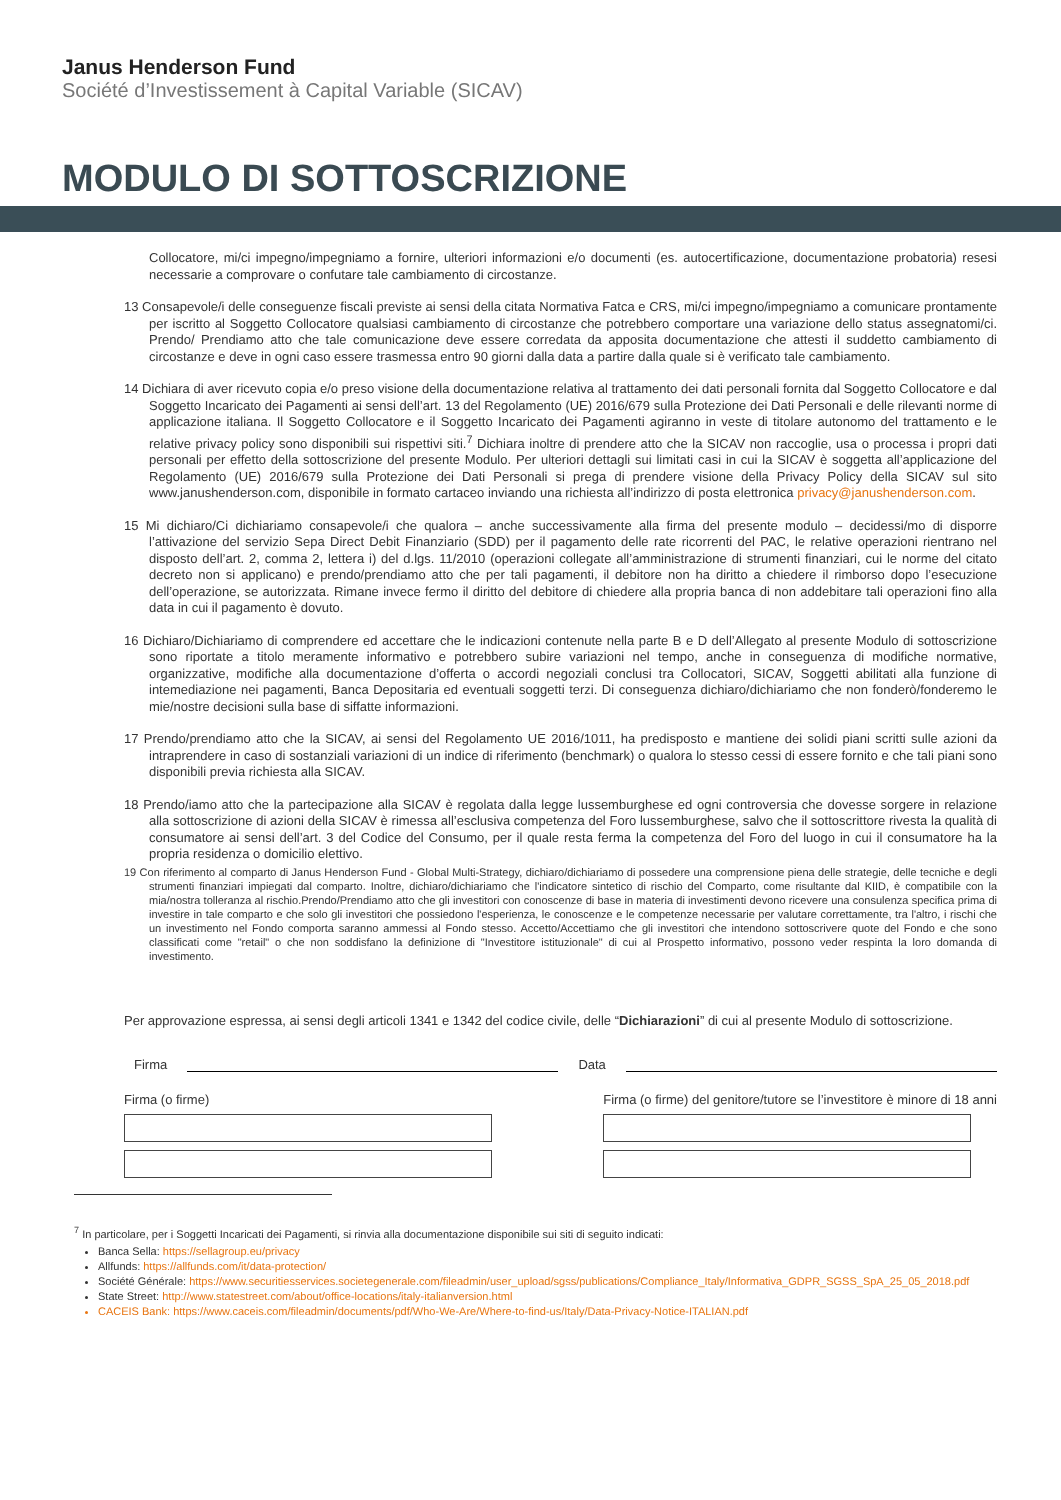Janus Henderson Fund
Société d’Investissement à Capital Variable (SICAV)
MODULO DI SOTTOSCRIZIONE
Collocatore, mi/ci impegno/impegniamo a fornire, ulteriori informazioni e/o documenti (es. autocertificazione, documentazione probatoria) resesi necessarie a comprovare o confutare tale cambiamento di circostanze.
13 Consapevole/i delle conseguenze fiscali previste ai sensi della citata Normativa Fatca e CRS, mi/ci impegno/impegniamo a comunicare prontamente per iscritto al Soggetto Collocatore qualsiasi cambiamento di circostanze che potrebbero comportare una variazione dello status assegnatomi/ci. Prendo/ Prendiamo atto che tale comunicazione deve essere corredata da apposita documentazione che attesti il suddetto cambiamento di circostanze e deve in ogni caso essere trasmessa entro 90 giorni dalla data a partire dalla quale si è verificato tale cambiamento.
14 Dichiara di aver ricevuto copia e/o preso visione della documentazione relativa al trattamento dei dati personali fornita dal Soggetto Collocatore e dal Soggetto Incaricato dei Pagamenti ai sensi dell’art. 13 del Regolamento (UE) 2016/679 sulla Protezione dei Dati Personali e delle rilevanti norme di applicazione italiana. Il Soggetto Collocatore e il Soggetto Incaricato dei Pagamenti agiranno in veste di titolare autonomo del trattamento e le relative privacy policy sono disponibili sui rispettivi siti.<sup>7</sup> Dichiara inoltre di prendere atto che la SICAV non raccoglie, usa o processa i propri dati personali per effetto della sottoscrizione del presente Modulo. Per ulteriori dettagli sui limitati casi in cui la SICAV è soggetta all’applicazione del Regolamento (UE) 2016/679 sulla Protezione dei Dati Personali si prega di prendere visione della Privacy Policy della SICAV sul sito www.janushenderson.com, disponibile in formato cartaceo inviando una richiesta all’indirizzo di posta elettronica privacy@janushenderson.com.
15 Mi dichiaro/Ci dichiariamo consapevole/i che qualora – anche successivamente alla firma del presente modulo – decidessi/mo di disporre l’attivazione del servizio Sepa Direct Debit Finanziario (SDD) per il pagamento delle rate ricorrenti del PAC, le relative operazioni rientrano nel disposto dell’art. 2, comma 2, lettera i) del d.lgs. 11/2010 (operazioni collegate all’amministrazione di strumenti finanziari, cui le norme del citato decreto non si applicano) e prendo/prendiamo atto che per tali pagamenti, il debitore non ha diritto a chiedere il rimborso dopo l’esecuzione dell’operazione, se autorizzata. Rimane invece fermo il diritto del debitore di chiedere alla propria banca di non addebitare tali operazioni fino alla data in cui il pagamento è dovuto.
16 Dichiaro/Dichiariamo di comprendere ed accettare che le indicazioni contenute nella parte B e D dell’Allegato al presente Modulo di sottoscrizione sono riportate a titolo meramente informativo e potrebbero subire variazioni nel tempo, anche in conseguenza di modifiche normative, organizzative, modifiche alla documentazione d’offerta o accordi negoziali conclusi tra Collocatori, SICAV, Soggetti abilitati alla funzione di intemediazione nei pagamenti, Banca Depositaria ed eventuali soggetti terzi. Di conseguenza dichiaro/dichiariamo che non fonderò/fonderemo le mie/nostre decisioni sulla base di siffatte informazioni.
17 Prendo/prendiamo atto che la SICAV, ai sensi del Regolamento UE 2016/1011, ha predisposto e mantiene dei solidi piani scritti sulle azioni da intraprendere in caso di sostanziali variazioni di un indice di riferimento (benchmark) o qualora lo stesso cessi di essere fornito e che tali piani sono disponibili previa richiesta alla SICAV.
18 Prendo/iamo atto che la partecipazione alla SICAV è regolata dalla legge lussemburghese ed ogni controversia che dovesse sorgere in relazione alla sottoscrizione di azioni della SICAV è rimessa all’esclusiva competenza del Foro lussemburghese, salvo che il sottoscrittore rivesta la qualità di consumatore ai sensi dell’art. 3 del Codice del Consumo, per il quale resta ferma la competenza del Foro del luogo in cui il consumatore ha la propria residenza o domicilio elettivo.
19 Con riferimento al comparto di Janus Henderson Fund - Global Multi-Strategy, dichiaro/dichiariamo di possedere una comprensione piena delle strategie, delle tecniche e degli strumenti finanziari impiegati dal comparto. Inoltre, dichiaro/dichiariamo che l'indicatore sintetico di rischio del Comparto, come risultante dal KIID, è compatibile con la mia/nostra tolleranza al rischio.Prendo/Prendiamo atto che gli investitori con conoscenze di base in materia di investimenti devono ricevere una consulenza specifica prima di investire in tale comparto e che solo gli investitori che possiedono l'esperienza, le conoscenze e le competenze necessarie per valutare correttamente, tra l'altro, i rischi che un investimento nel Fondo comporta saranno ammessi al Fondo stesso. Accetto/Accettiamo che gli investitori che intendono sottoscrivere quote del Fondo e che sono classificati come "retail" o che non soddisfano la definizione di "Investitore istituzionale" di cui al Prospetto informativo, possono veder respinta la loro domanda di investimento.
Per approvazione espressa, ai sensi degli articoli 1341 e 1342 del codice civile, delle “Dichiarazioni” di cui al presente Modulo di sottoscrizione.
Firma Data
Firma (o firme) Firma (o firme) del genitore/tutore se l’investitore è minore di 18 anni
<sup>7</sup> In particolare, per i Soggetti Incaricati dei Pagamenti, si rinvia alla documentazione disponibile sui siti di seguito indicati:
Banca Sella: https://sellagroup.eu/privacy
Allfunds: https://allfunds.com/it/data-protection/
Société Générale: https://www.securitiesservices.societegenerale.com/fileadmin/user_upload/sgss/publications/Compliance_Italy/Informativa_GDPR_SGSS_SpA_25_05_2018.pdf
State Street: http://www.statestreet.com/about/office-locations/italy-italianversion.html
CACEIS Bank: https://www.caceis.com/fileadmin/documents/pdf/Who-We-Are/Where-to-find-us/Italy/Data-Privacy-Notice-ITALIAN.pdf